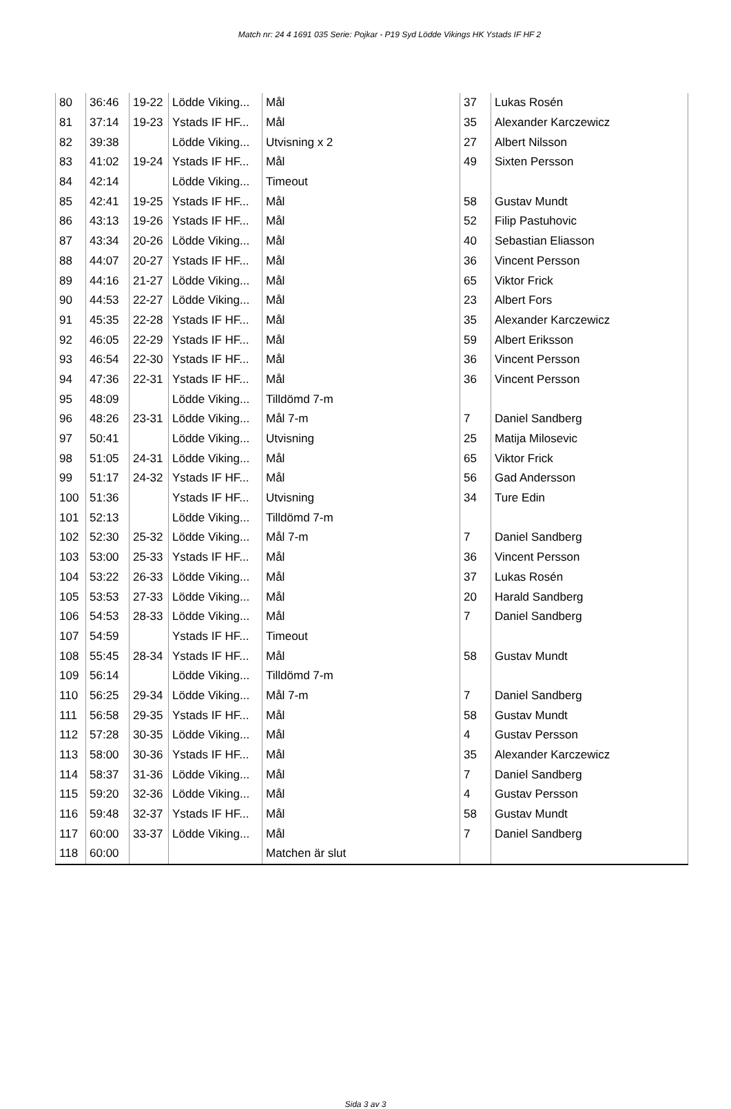Match nr: 24 4 1691 035 Serie: Pojkar - P19 Syd Lödde Vikings HK Ystads IF HF 2
| 80 | 36:46 | 19-22 | Lödde Viking... | Mål | 37 | Lukas Rosén |
| 81 | 37:14 | 19-23 | Ystads IF HF... | Mål | 35 | Alexander Karczewicz |
| 82 | 39:38 | | Lödde Viking... | Utvisning x 2 | 27 | Albert Nilsson |
| 83 | 41:02 | 19-24 | Ystads IF HF... | Mål | 49 | Sixten Persson |
| 84 | 42:14 | | Lödde Viking... | Timeout | | |
| 85 | 42:41 | 19-25 | Ystads IF HF... | Mål | 58 | Gustav Mundt |
| 86 | 43:13 | 19-26 | Ystads IF HF... | Mål | 52 | Filip Pastuhovic |
| 87 | 43:34 | 20-26 | Lödde Viking... | Mål | 40 | Sebastian Eliasson |
| 88 | 44:07 | 20-27 | Ystads IF HF... | Mål | 36 | Vincent Persson |
| 89 | 44:16 | 21-27 | Lödde Viking... | Mål | 65 | Viktor Frick |
| 90 | 44:53 | 22-27 | Lödde Viking... | Mål | 23 | Albert Fors |
| 91 | 45:35 | 22-28 | Ystads IF HF... | Mål | 35 | Alexander Karczewicz |
| 92 | 46:05 | 22-29 | Ystads IF HF... | Mål | 59 | Albert Eriksson |
| 93 | 46:54 | 22-30 | Ystads IF HF... | Mål | 36 | Vincent Persson |
| 94 | 47:36 | 22-31 | Ystads IF HF... | Mål | 36 | Vincent Persson |
| 95 | 48:09 | | Lödde Viking... | Tilldömd 7-m | | |
| 96 | 48:26 | 23-31 | Lödde Viking... | Mål 7-m | 7 | Daniel Sandberg |
| 97 | 50:41 | | Lödde Viking... | Utvisning | 25 | Matija Milosevic |
| 98 | 51:05 | 24-31 | Lödde Viking... | Mål | 65 | Viktor Frick |
| 99 | 51:17 | 24-32 | Ystads IF HF... | Mål | 56 | Gad Andersson |
| 100 | 51:36 | | Ystads IF HF... | Utvisning | 34 | Ture Edin |
| 101 | 52:13 | | Lödde Viking... | Tilldömd 7-m | | |
| 102 | 52:30 | 25-32 | Lödde Viking... | Mål 7-m | 7 | Daniel Sandberg |
| 103 | 53:00 | 25-33 | Ystads IF HF... | Mål | 36 | Vincent Persson |
| 104 | 53:22 | 26-33 | Lödde Viking... | Mål | 37 | Lukas Rosén |
| 105 | 53:53 | 27-33 | Lödde Viking... | Mål | 20 | Harald Sandberg |
| 106 | 54:53 | 28-33 | Lödde Viking... | Mål | 7 | Daniel Sandberg |
| 107 | 54:59 | | Ystads IF HF... | Timeout | | |
| 108 | 55:45 | 28-34 | Ystads IF HF... | Mål | 58 | Gustav Mundt |
| 109 | 56:14 | | Lödde Viking... | Tilldömd 7-m | | |
| 110 | 56:25 | 29-34 | Lödde Viking... | Mål 7-m | 7 | Daniel Sandberg |
| 111 | 56:58 | 29-35 | Ystads IF HF... | Mål | 58 | Gustav Mundt |
| 112 | 57:28 | 30-35 | Lödde Viking... | Mål | 4 | Gustav Persson |
| 113 | 58:00 | 30-36 | Ystads IF HF... | Mål | 35 | Alexander Karczewicz |
| 114 | 58:37 | 31-36 | Lödde Viking... | Mål | 7 | Daniel Sandberg |
| 115 | 59:20 | 32-36 | Lödde Viking... | Mål | 4 | Gustav Persson |
| 116 | 59:48 | 32-37 | Ystads IF HF... | Mål | 58 | Gustav Mundt |
| 117 | 60:00 | 33-37 | Lödde Viking... | Mål | 7 | Daniel Sandberg |
| 118 | 60:00 | | | Matchen är slut | | |
Sida 3 av 3